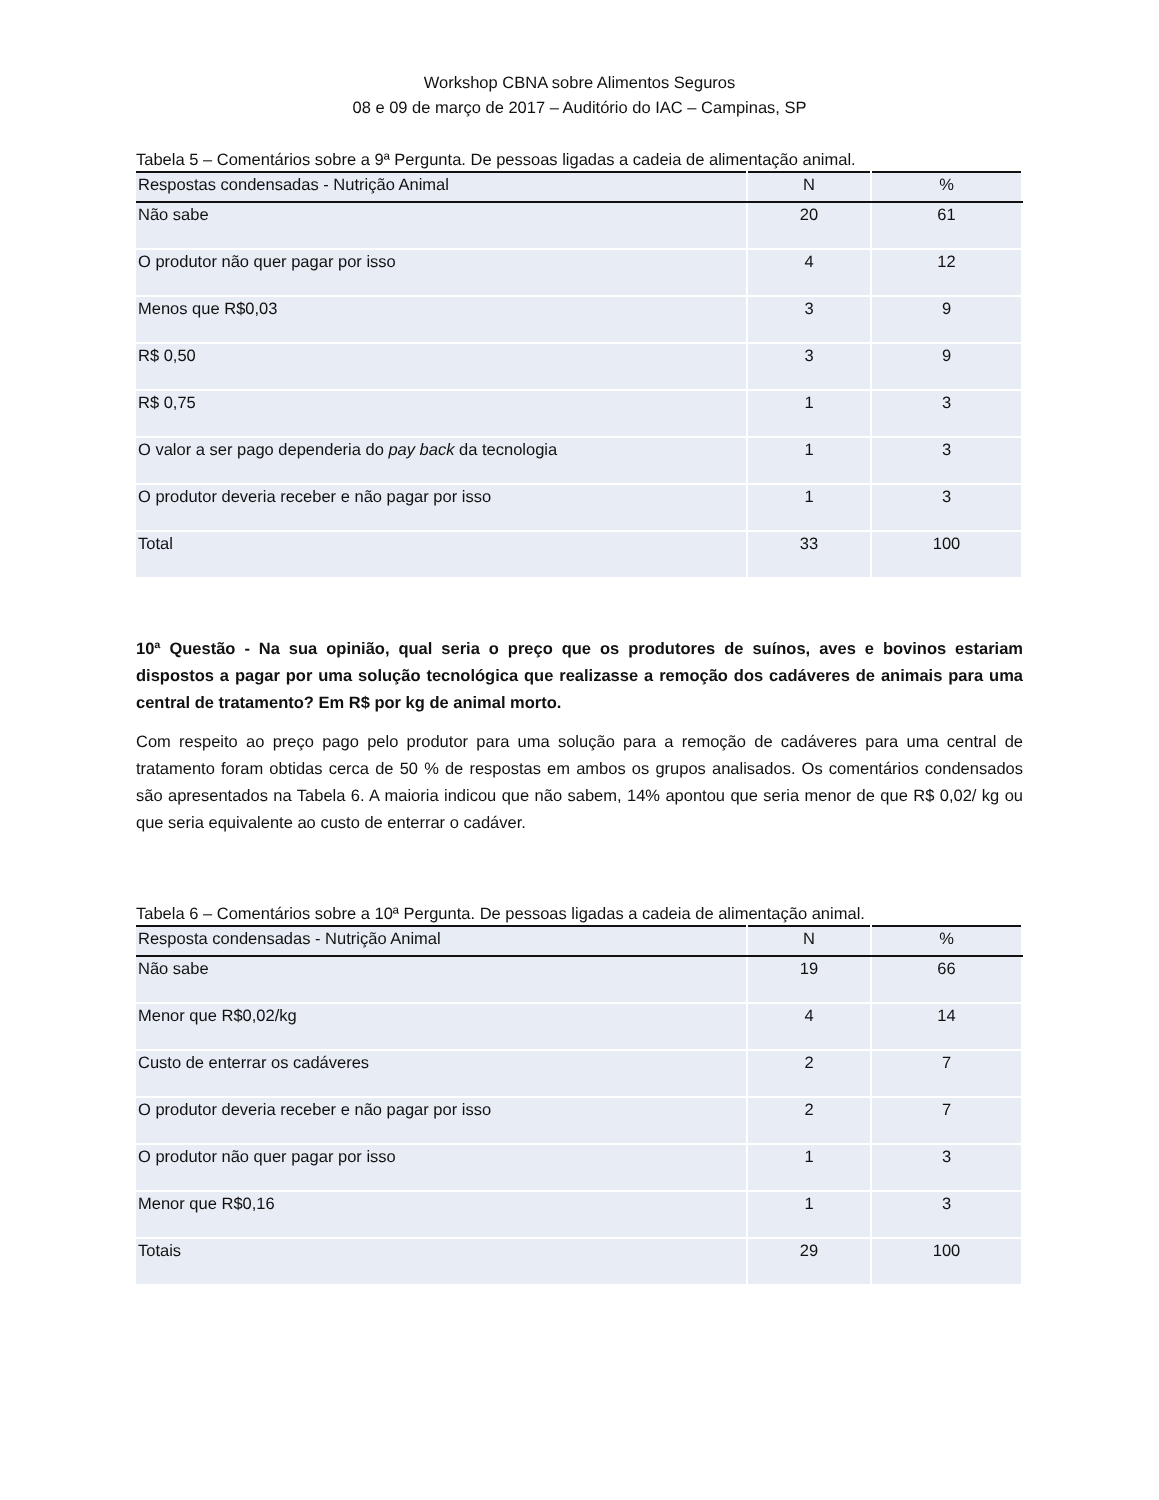Workshop CBNA sobre Alimentos Seguros
08 e 09 de março de 2017 – Auditório do IAC – Campinas, SP
Tabela 5 – Comentários sobre a 9ª Pergunta. De pessoas ligadas a cadeia de alimentação animal.
| Respostas condensadas - Nutrição Animal | N | % |
| --- | --- | --- |
| Não sabe | 20 | 61 |
| O produtor não quer pagar por isso | 4 | 12 |
| Menos que R$0,03 | 3 | 9 |
| R$ 0,50 | 3 | 9 |
| R$ 0,75 | 1 | 3 |
| O valor a ser pago dependeria do pay back da tecnologia | 1 | 3 |
| O produtor deveria receber e não pagar por isso | 1 | 3 |
| Total | 33 | 100 |
10ª Questão - Na sua opinião, qual seria o preço que os produtores de suínos, aves e bovinos estariam dispostos a pagar por uma solução tecnológica que realizasse a remoção dos cadáveres de animais para uma central de tratamento? Em R$ por kg de animal morto.
Com respeito ao preço pago pelo produtor para uma solução para a remoção de cadáveres para uma central de tratamento foram obtidas cerca de 50 % de respostas em ambos os grupos analisados. Os comentários condensados são apresentados na Tabela 6. A maioria indicou que não sabem, 14% apontou que seria menor de que R$ 0,02/ kg ou que seria equivalente ao custo de enterrar o cadáver.
Tabela 6 – Comentários sobre a 10ª Pergunta. De pessoas ligadas a cadeia de alimentação animal.
| Resposta condensadas - Nutrição Animal | N | % |
| --- | --- | --- |
| Não sabe | 19 | 66 |
| Menor que R$0,02/kg | 4 | 14 |
| Custo de enterrar os cadáveres | 2 | 7 |
| O produtor deveria receber e não pagar por isso | 2 | 7 |
| O produtor não quer pagar por isso | 1 | 3 |
| Menor que R$0,16 | 1 | 3 |
| Totais | 29 | 100 |